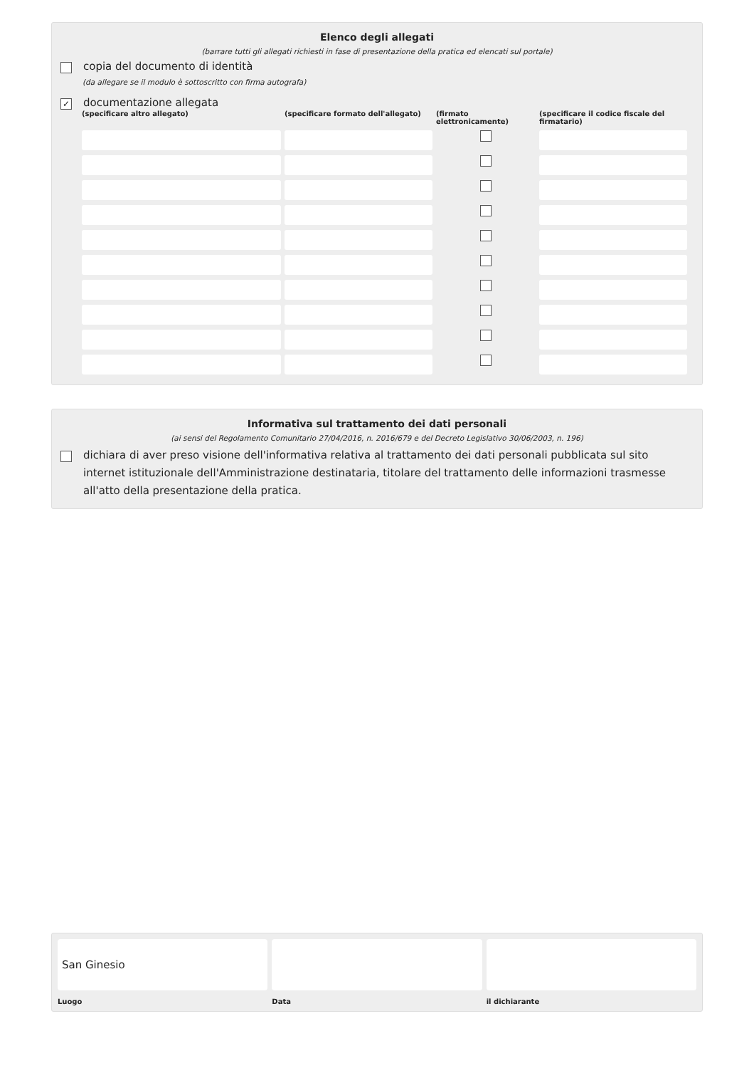Elenco degli allegati
(barrare tutti gli allegati richiesti in fase di presentazione della pratica ed elencati sul portale)
copia del documento di identità
(da allegare se il modulo è sottoscritto con firma autografa)
✓ documentazione allegata
(specificare altro allegato)
(specificare formato dell'allegato)
(firmato elettronicamente)
(specificare il codice fiscale del firmatario)
Informativa sul trattamento dei dati personali
(ai sensi del Regolamento Comunitario 27/04/2016, n. 2016/679 e del Decreto Legislativo 30/06/2003, n. 196)
dichiara di aver preso visione dell'informativa relativa al trattamento dei dati personali pubblicata sul sito internet istituzionale dell'Amministrazione destinataria, titolare del trattamento delle informazioni trasmesse all'atto della presentazione della pratica.
San Ginesio
Luogo
Data il dichiarante